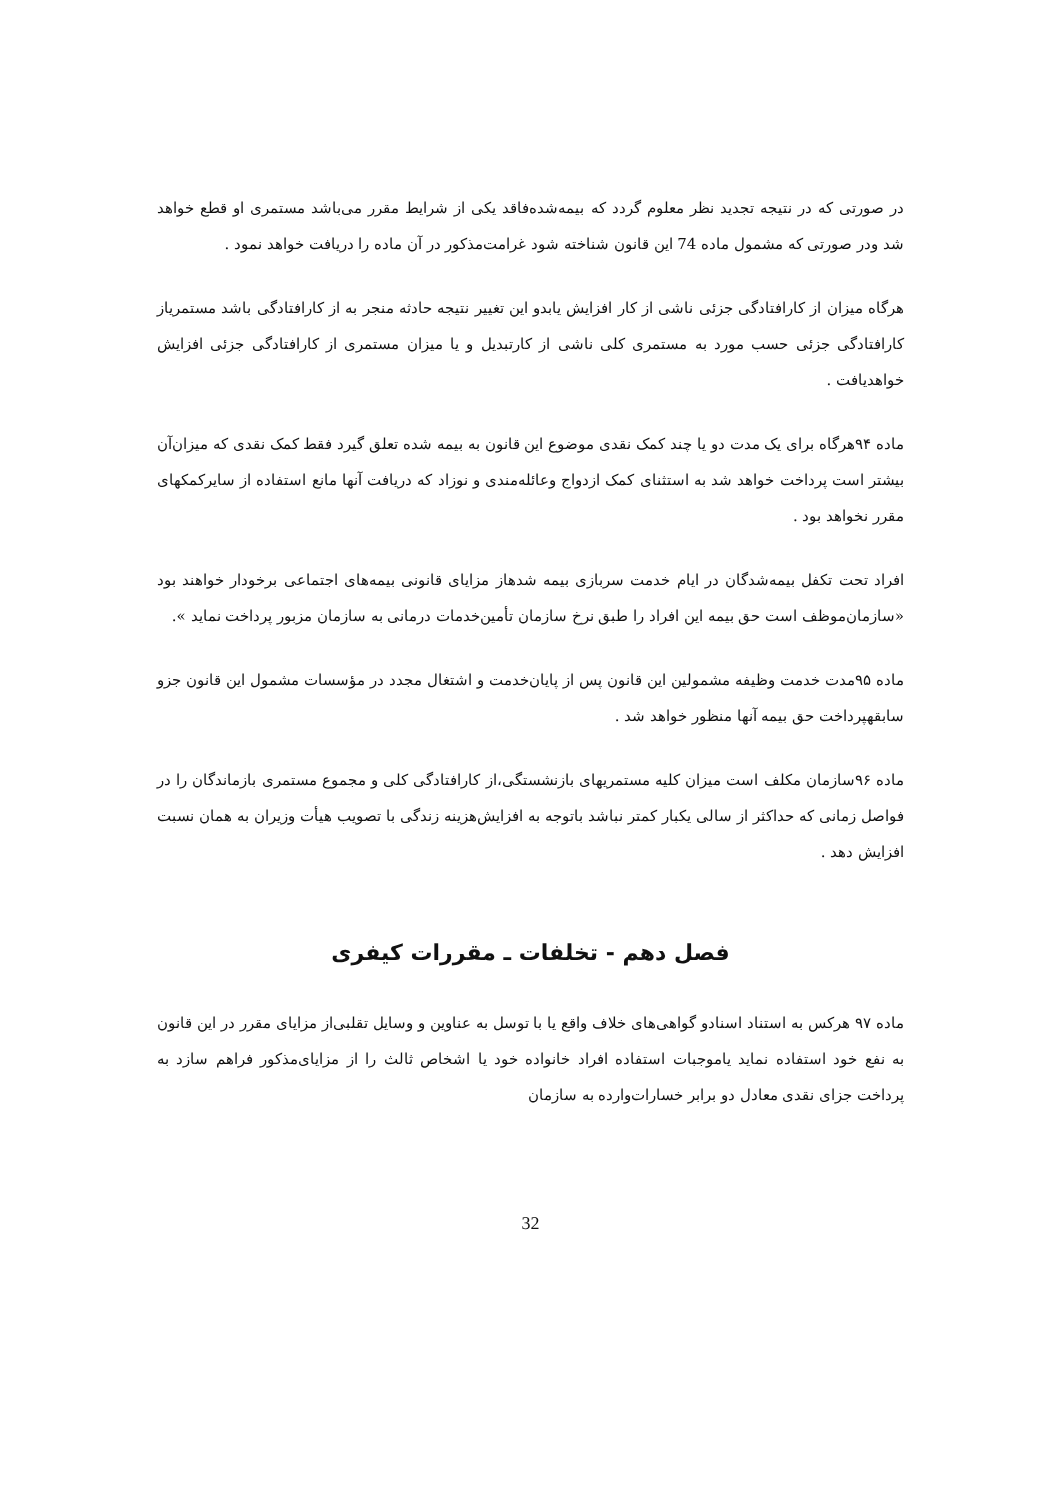در صورتی که در نتیجه تجدید نظر معلوم گردد که بیمه‌شده‌فاقد یکی از شرایط مقرر می‌باشد مستمری او قطع خواهد شد ودر صورتی که مشمول ماده 74 این قانون شناخته شود غرامت‌مذکور در آن ماده را دریافت خواهد نمود .
هرگاه میزان از کارافتادگی جزئی ناشی از کار افزایش یابدو این تغییر نتیجه حادثه منجر به از کارافتادگی باشد مستمریاز کارافتادگی جزئی حسب مورد به مستمری کلی ناشی از کارتبدیل و یا میزان مستمری از کارافتادگی جزئی افزایش خواهدیافت .
ماده ۹۴هرگاه برای یک مدت دو یا چند کمک نقدی موضوع این قانون به بیمه شده تعلق گیرد فقط کمک نقدی که میزان‌آن بیشتر است پرداخت خواهد شد به استثنای کمک ازدواج وعائله‌مندی و نوزاد که دریافت آنها مانع استفاده از سایرکمکهای مقرر نخواهد بود .
افراد تحت تکفل بیمه‌شدگان در ایام خدمت سربازی بیمه شدهاز مزایای قانونی بیمه‌های اجتماعی برخودار خواهند بود «سازمان‌موظف است حق بیمه این افراد را طبق نرخ سازمان تأمین‌خدمات درمانی به سازمان مزبور پرداخت نماید ».
ماده ۹۵مدت خدمت وظیفه مشمولین این قانون پس از پایان‌خدمت و اشتغال مجدد در مؤسسات مشمول این قانون جزو سابقهپرداخت حق بیمه آنها منظور خواهد شد .
ماده ۹۶سازمان مکلف است میزان کلیه مستمریهای بازنشستگی،از کارافتادگی کلی و مجموع مستمری بازماندگان را در فواصل زمانی که حداکثر از سالی یکبار کمتر نباشد باتوجه به افزایش‌هزینه زندگی با تصویب هیأت وزیران به همان نسبت افزایش دهد .
فصل دهم - تخلفات ـ مقررات کیفری
ماده ۹۷ هرکس به استناد اسنادو گواهی‌های خلاف واقع یا با توسل به عناوین و وسایل تقلبی‌از مزایای مقرر در این قانون به نفع خود استفاده نماید یاموجبات استفاده افراد خانواده خود یا اشخاص ثالث را از مزایای‌مذکور فراهم سازد به پرداخت جزای نقدی معادل دو برابر خسارات‌وارده به سازمان
32